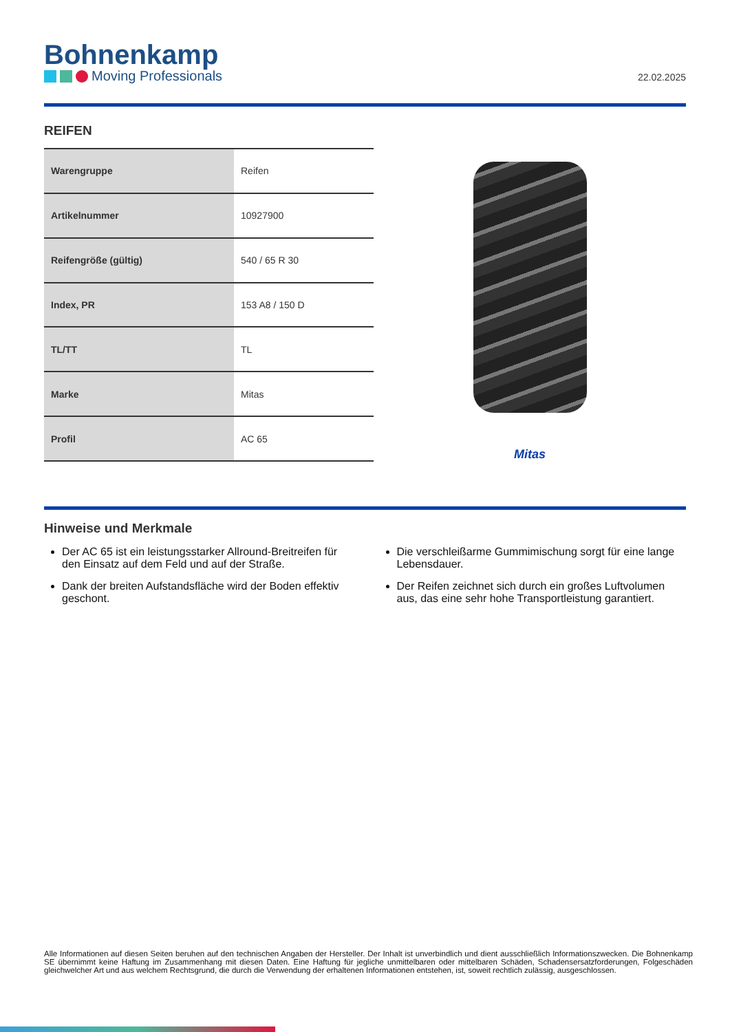Bohnenkamp
Moving Professionals
22.02.2025
REIFEN
| Warengruppe | Reifen |
| Artikelnummer | 10927900 |
| Reifengröße (gültig) | 540 / 65 R 30 |
| Index, PR | 153 A8 / 150 D |
| TL/TT | TL |
| Marke | Mitas |
| Profil | AC 65 |
Mitas
Hinweise und Merkmale
Der AC 65 ist ein leistungsstarker Allround-Breitreifen für den Einsatz auf dem Feld und auf der Straße.
Dank der breiten Aufstandsfläche wird der Boden effektiv geschont.
Die verschleißarme Gummimischung sorgt für eine lange Lebensdauer.
Der Reifen zeichnet sich durch ein großes Luftvolumen aus, das eine sehr hohe Transportleistung garantiert.
Alle Informationen auf diesen Seiten beruhen auf den technischen Angaben der Hersteller. Der Inhalt ist unverbindlich und dient ausschließlich Informationszwecken. Die Bohnenkamp SE übernimmt keine Haftung im Zusammenhang mit diesen Daten. Eine Haftung für jegliche unmittelbaren oder mittelbaren Schäden, Schadensersatzforderungen, Folgeschäden gleichwelcher Art und aus welchem Rechtsgrund, die durch die Verwendung der erhaltenen Informationen entstehen, ist, soweit rechtlich zulässig, ausgeschlossen.